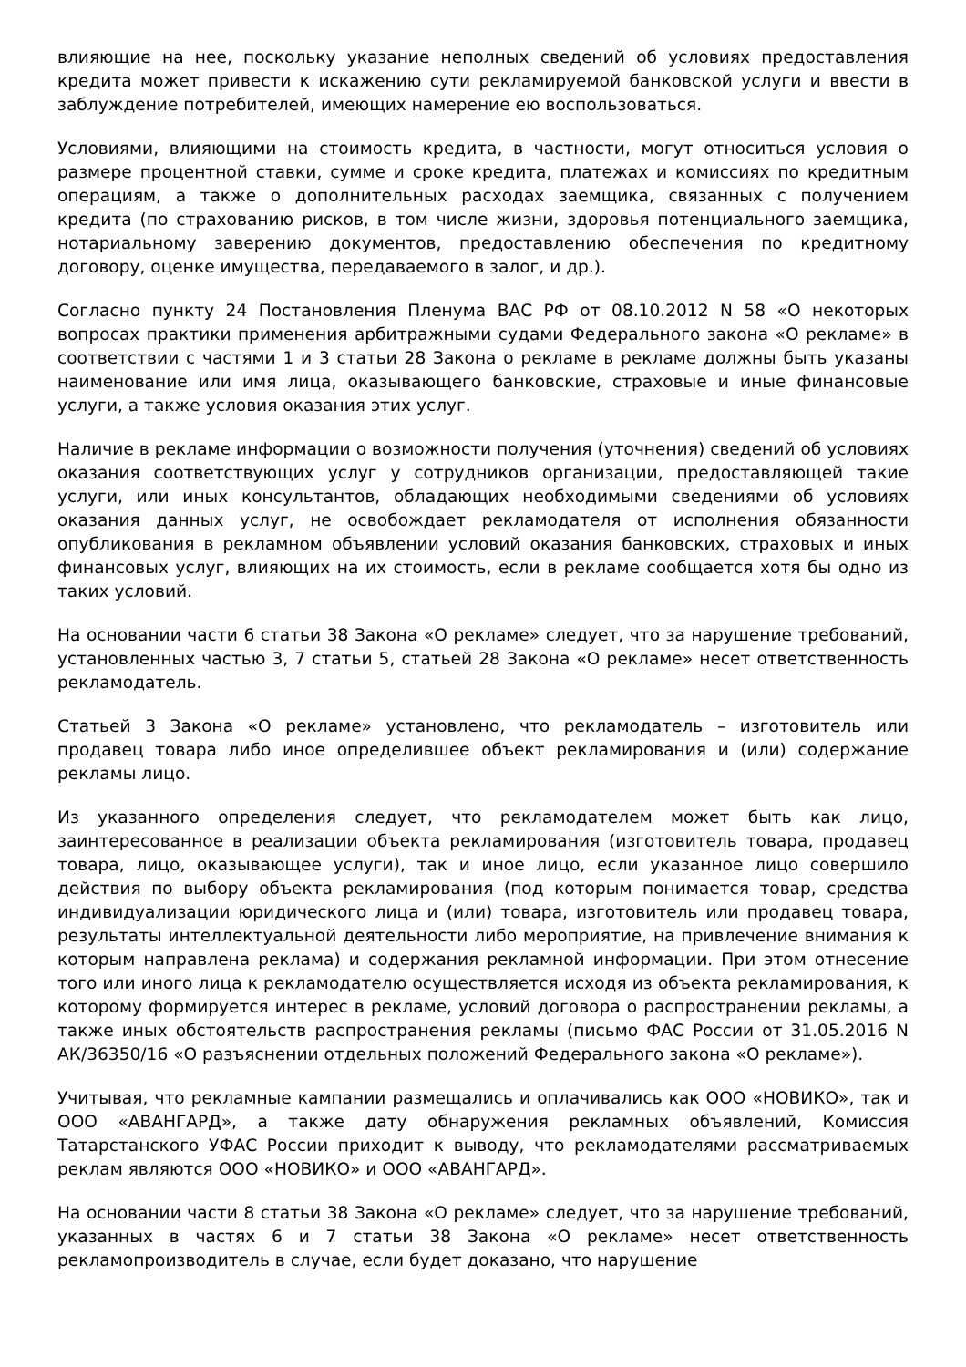влияющие на нее, поскольку указание неполных сведений об условиях предоставления кредита может привести к искажению сути рекламируемой банковской услуги и ввести в заблуждение потребителей, имеющих намерение ею воспользоваться.
Условиями, влияющими на стоимость кредита, в частности, могут относиться условия о размере процентной ставки, сумме и сроке кредита, платежах и комиссиях по кредитным операциям, а также о дополнительных расходах заемщика, связанных с получением кредита (по страхованию рисков, в том числе жизни, здоровья потенциального заемщика, нотариальному заверению документов, предоставлению обеспечения по кредитному договору, оценке имущества, передаваемого в залог, и др.).
Согласно пункту 24 Постановления Пленума ВАС РФ от 08.10.2012 N 58 «О некоторых вопросах практики применения арбитражными судами Федерального закона «О рекламе» в соответствии с частями 1 и 3 статьи 28 Закона о рекламе в рекламе должны быть указаны наименование или имя лица, оказывающего банковские, страховые и иные финансовые услуги, а также условия оказания этих услуг.
Наличие в рекламе информации о возможности получения (уточнения) сведений об условиях оказания соответствующих услуг у сотрудников организации, предоставляющей такие услуги, или иных консультантов, обладающих необходимыми сведениями об условиях оказания данных услуг, не освобождает рекламодателя от исполнения обязанности опубликования в рекламном объявлении условий оказания банковских, страховых и иных финансовых услуг, влияющих на их стоимость, если в рекламе сообщается хотя бы одно из таких условий.
На основании части 6 статьи 38 Закона «О рекламе» следует, что за нарушение требований, установленных частью 3, 7 статьи 5, статьей 28 Закона «О рекламе» несет ответственность рекламодатель.
Статьей 3 Закона «О рекламе» установлено, что рекламодатель – изготовитель или продавец товара либо иное определившее объект рекламирования и (или) содержание рекламы лицо.
Из указанного определения следует, что рекламодателем может быть как лицо, заинтересованное в реализации объекта рекламирования (изготовитель товара, продавец товара, лицо, оказывающее услуги), так и иное лицо, если указанное лицо совершило действия по выбору объекта рекламирования (под которым понимается товар, средства индивидуализации юридического лица и (или) товара, изготовитель или продавец товара, результаты интеллектуальной деятельности либо мероприятие, на привлечение внимания к которым направлена реклама) и содержания рекламной информации. При этом отнесение того или иного лица к рекламодателю осуществляется исходя из объекта рекламирования, к которому формируется интерес в рекламе, условий договора о распространении рекламы, а также иных обстоятельств распространения рекламы (письмо ФАС России от 31.05.2016 N АК/36350/16 «О разъяснении отдельных положений Федерального закона «О рекламе»).
Учитывая, что рекламные кампании размещались и оплачивались как ООО «НОВИКО», так и ООО «АВАНГАРД», а также дату обнаружения рекламных объявлений, Комиссия Татарстанского УФАС России приходит к выводу, что рекламодателями рассматриваемых реклам являются ООО «НОВИКО» и ООО «АВАНГАРД».
На основании части 8 статьи 38 Закона «О рекламе» следует, что за нарушение требований, указанных в частях 6 и 7 статьи 38 Закона «О рекламе» несет ответственность рекламопроизводитель в случае, если будет доказано, что нарушение